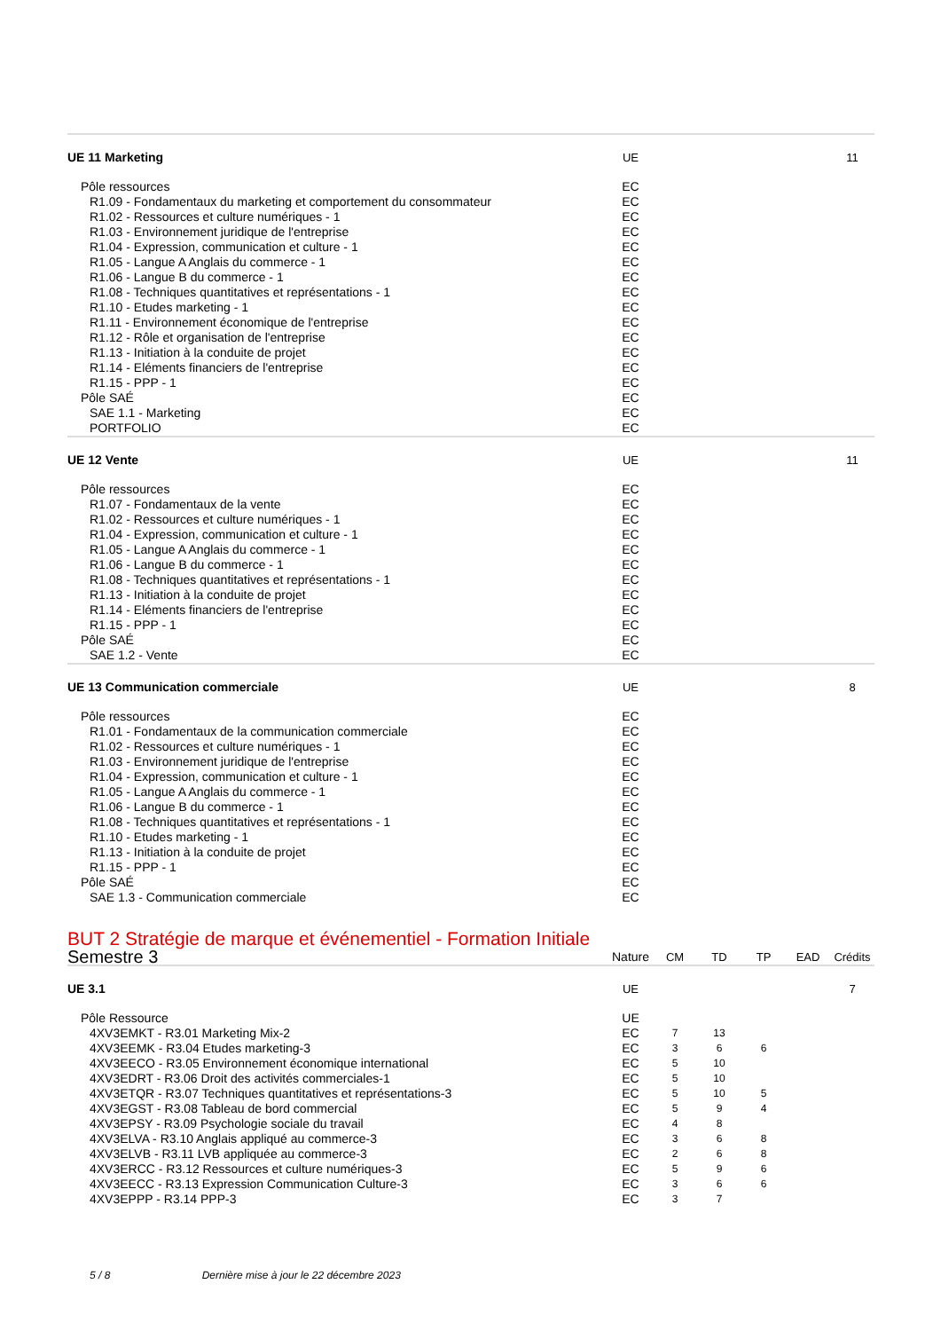| UE 11 Marketing | UE | | | | | 11 |
| Pôle ressources | EC | | | | | |
| R1.09 - Fondamentaux du marketing et comportement du consommateur | EC | | | | | |
| R1.02 - Ressources et culture numériques - 1 | EC | | | | | |
| R1.03 - Environnement juridique de l'entreprise | EC | | | | | |
| R1.04 - Expression, communication et culture - 1 | EC | | | | | |
| R1.05 - Langue A Anglais du commerce - 1 | EC | | | | | |
| R1.06 - Langue B du commerce - 1 | EC | | | | | |
| R1.08 - Techniques quantitatives et représentations - 1 | EC | | | | | |
| R1.10 - Etudes marketing - 1 | EC | | | | | |
| R1.11 - Environnement économique de l'entreprise | EC | | | | | |
| R1.12 - Rôle et organisation de l'entreprise | EC | | | | | |
| R1.13 - Initiation à la conduite de projet | EC | | | | | |
| R1.14 - Eléments financiers de l'entreprise | EC | | | | | |
| R1.15 - PPP - 1 | EC | | | | | |
| Pôle SAÉ | EC | | | | | |
| SAE 1.1 - Marketing | EC | | | | | |
| PORTFOLIO | EC | | | | | |
| UE 12 Vente | UE | | | | | 11 |
| Pôle ressources | EC | | | | | |
| R1.07 - Fondamentaux de la vente | EC | | | | | |
| R1.02 - Ressources et culture numériques - 1 | EC | | | | | |
| R1.04 - Expression, communication et culture - 1 | EC | | | | | |
| R1.05 - Langue A Anglais du commerce - 1 | EC | | | | | |
| R1.06 - Langue B du commerce - 1 | EC | | | | | |
| R1.08 - Techniques quantitatives et représentations - 1 | EC | | | | | |
| R1.13 - Initiation à la conduite de projet | EC | | | | | |
| R1.14 - Eléments financiers de l'entreprise | EC | | | | | |
| R1.15 - PPP - 1 | EC | | | | | |
| Pôle SAÉ | EC | | | | | |
| SAE 1.2 - Vente | EC | | | | | |
| UE 13 Communication commerciale | UE | | | | | 8 |
| Pôle ressources | EC | | | | | |
| R1.01 - Fondamentaux de la communication commerciale | EC | | | | | |
| R1.02 - Ressources et culture numériques - 1 | EC | | | | | |
| R1.03 - Environnement juridique de l'entreprise | EC | | | | | |
| R1.04 - Expression, communication et culture - 1 | EC | | | | | |
| R1.05 - Langue A Anglais du commerce - 1 | EC | | | | | |
| R1.06 - Langue B du commerce - 1 | EC | | | | | |
| R1.08 - Techniques quantitatives et représentations - 1 | EC | | | | | |
| R1.10 - Etudes marketing - 1 | EC | | | | | |
| R1.13 - Initiation à la conduite de projet | EC | | | | | |
| R1.15 - PPP - 1 | EC | | | | | |
| Pôle SAÉ | EC | | | | | |
| SAE 1.3 - Communication commerciale | EC | | | | | |
BUT 2 Stratégie de marque et événementiel - Formation Initiale
| Semestre 3 | Nature | CM | TD | TP | EAD | Crédits |
| --- | --- | --- | --- | --- | --- | --- |
| UE 3.1 | UE | | | | | 7 |
| Pôle Ressource | UE | | | | | |
| 4XV3EMKT - R3.01 Marketing Mix-2 | EC | 7 | 13 | | | |
| 4XV3EEMK - R3.04 Etudes marketing-3 | EC | 3 | 6 | 6 | | |
| 4XV3EECO - R3.05 Environnement économique international | EC | 5 | 10 | | | |
| 4XV3EDRT - R3.06 Droit des activités commerciales-1 | EC | 5 | 10 | | | |
| 4XV3ETQR - R3.07 Techniques quantitatives et représentations-3 | EC | 5 | 10 | 5 | | |
| 4XV3EGST - R3.08 Tableau de bord commercial | EC | 5 | 9 | 4 | | |
| 4XV3EPSY - R3.09 Psychologie sociale du travail | EC | 4 | 8 | | | |
| 4XV3ELVA - R3.10 Anglais appliqué au commerce-3 | EC | 3 | 6 | 8 | | |
| 4XV3ELVB - R3.11 LVB appliquée au commerce-3 | EC | 2 | 6 | 8 | | |
| 4XV3ERCC - R3.12 Ressources et culture numériques-3 | EC | 5 | 9 | 6 | | |
| 4XV3EECC - R3.13 Expression Communication Culture-3 | EC | 3 | 6 | 6 | | |
| 4XV3EPPP - R3.14 PPP-3 | EC | 3 | 7 | | | |
5 / 8 Dernière mise à jour le 22 décembre 2023